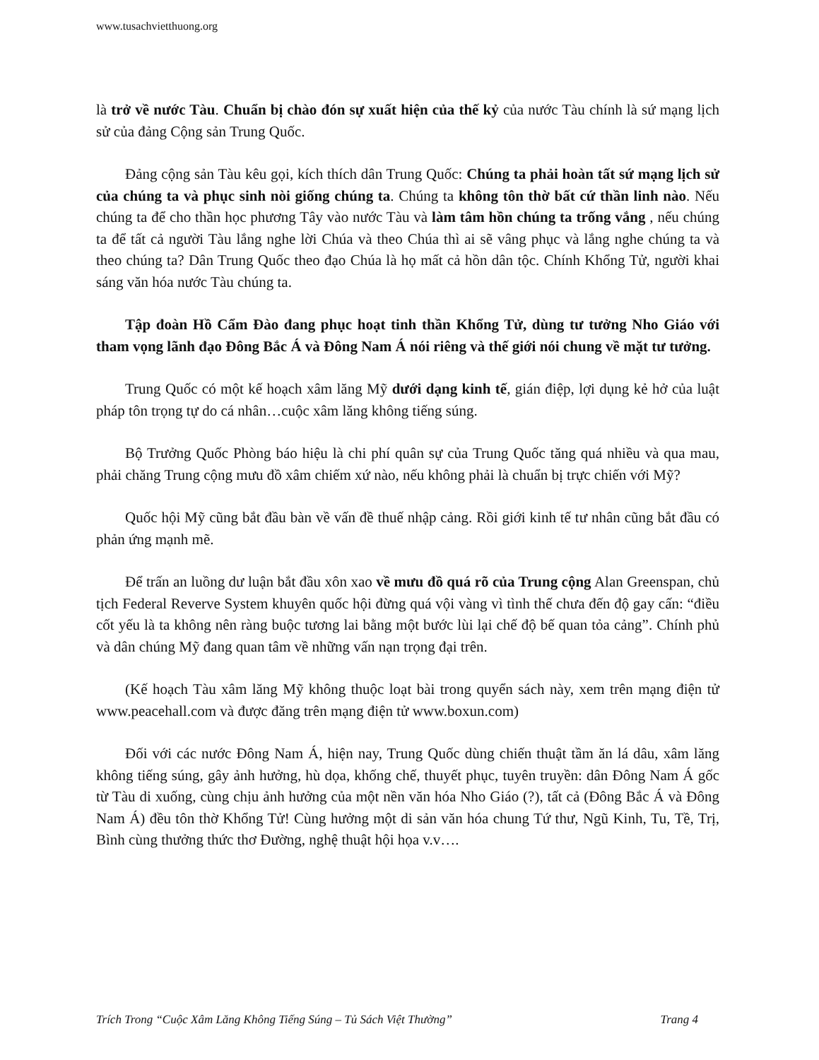www.tusachvietthuong.org
là trở về nước Tàu. Chuẩn bị chào đón sự xuất hiện của thế kỷ của nước Tàu chính là sứ mạng lịch sử của đảng Cộng sản Trung Quốc.
Đảng cộng sản Tàu kêu gọi, kích thích dân Trung Quốc: Chúng ta phải hoàn tất sứ mạng lịch sử của chúng ta và phục sinh nòi giống chúng ta. Chúng ta không tôn thờ bất cứ thần linh nào. Nếu chúng ta để cho thần học phương Tây vào nước Tàu và làm tâm hồn chúng ta trống vắng , nếu chúng ta để tất cả người Tàu lắng nghe lời Chúa và theo Chúa thì ai sẽ vâng phục và lắng nghe chúng ta và theo chúng ta? Dân Trung Quốc theo đạo Chúa là họ mất cả hồn dân tộc. Chính Khổng Tử, người khai sáng văn hóa nước Tàu chúng ta.
Tập đoàn Hồ Cẩm Đào đang phục hoạt tinh thần Khổng Tử, dùng tư tưởng Nho Giáo với tham vọng lãnh đạo Đông Bắc Á và Đông Nam Á nói riêng và thế giới nói chung về mặt tư tưởng.
Trung Quốc có một kế hoạch xâm lăng Mỹ dưới dạng kinh tế, gián điệp, lợi dụng kẻ hở của luật pháp tôn trọng tự do cá nhân…cuộc xâm lăng không tiếng súng.
Bộ Trưởng Quốc Phòng báo hiệu là chi phí quân sự của Trung Quốc tăng quá nhiều và qua mau, phải chăng Trung cộng mưu đồ xâm chiếm xứ nào, nếu không phải là chuẩn bị trực chiến với Mỹ?
Quốc hội Mỹ cũng bắt đầu bàn về vấn đề thuế nhập cảng. Rồi giới kinh tế tư nhân cũng bắt đầu có phản ứng mạnh mẽ.
Để trấn an luồng dư luận bắt đầu xôn xao về mưu đồ quá rõ của Trung cộng Alan Greenspan, chủ tịch Federal Reverve System khuyên quốc hội đừng quá vội vàng vì tình thế chưa đến độ gay cấn: “điều cốt yếu là ta không nên ràng buộc tương lai bằng một bước lùi lại chế độ bế quan tỏa cảng”. Chính phủ và dân chúng Mỹ đang quan tâm về những vấn nạn trọng đại trên.
(Kế hoạch Tàu xâm lăng Mỹ không thuộc loạt bài trong quyển sách này, xem trên mạng điện tử www.peacehall.com và được đăng trên mạng điện tử www.boxun.com)
Đối với các nước Đông Nam Á, hiện nay, Trung Quốc dùng chiến thuật tầm ăn lá dâu, xâm lăng không tiếng súng, gây ảnh hưởng, hù dọa, khống chế, thuyết phục, tuyên truyền: dân Đông Nam Á gốc từ Tàu di xuống, cùng chịu ảnh hưởng của một nền văn hóa Nho Giáo (?), tất cả (Đông Bắc Á và Đông Nam Á) đều tôn thờ Khổng Tử! Cùng hưởng một di sản văn hóa chung Tứ thư, Ngũ Kinh, Tu, Tề, Trị, Bình cùng thưởng thức thơ Đường, nghệ thuật hội họa v.v….
Trích Trong “Cuộc Xâm Lăng Không Tiếng Súng – Tủ Sách Việt Thường” Trang 4